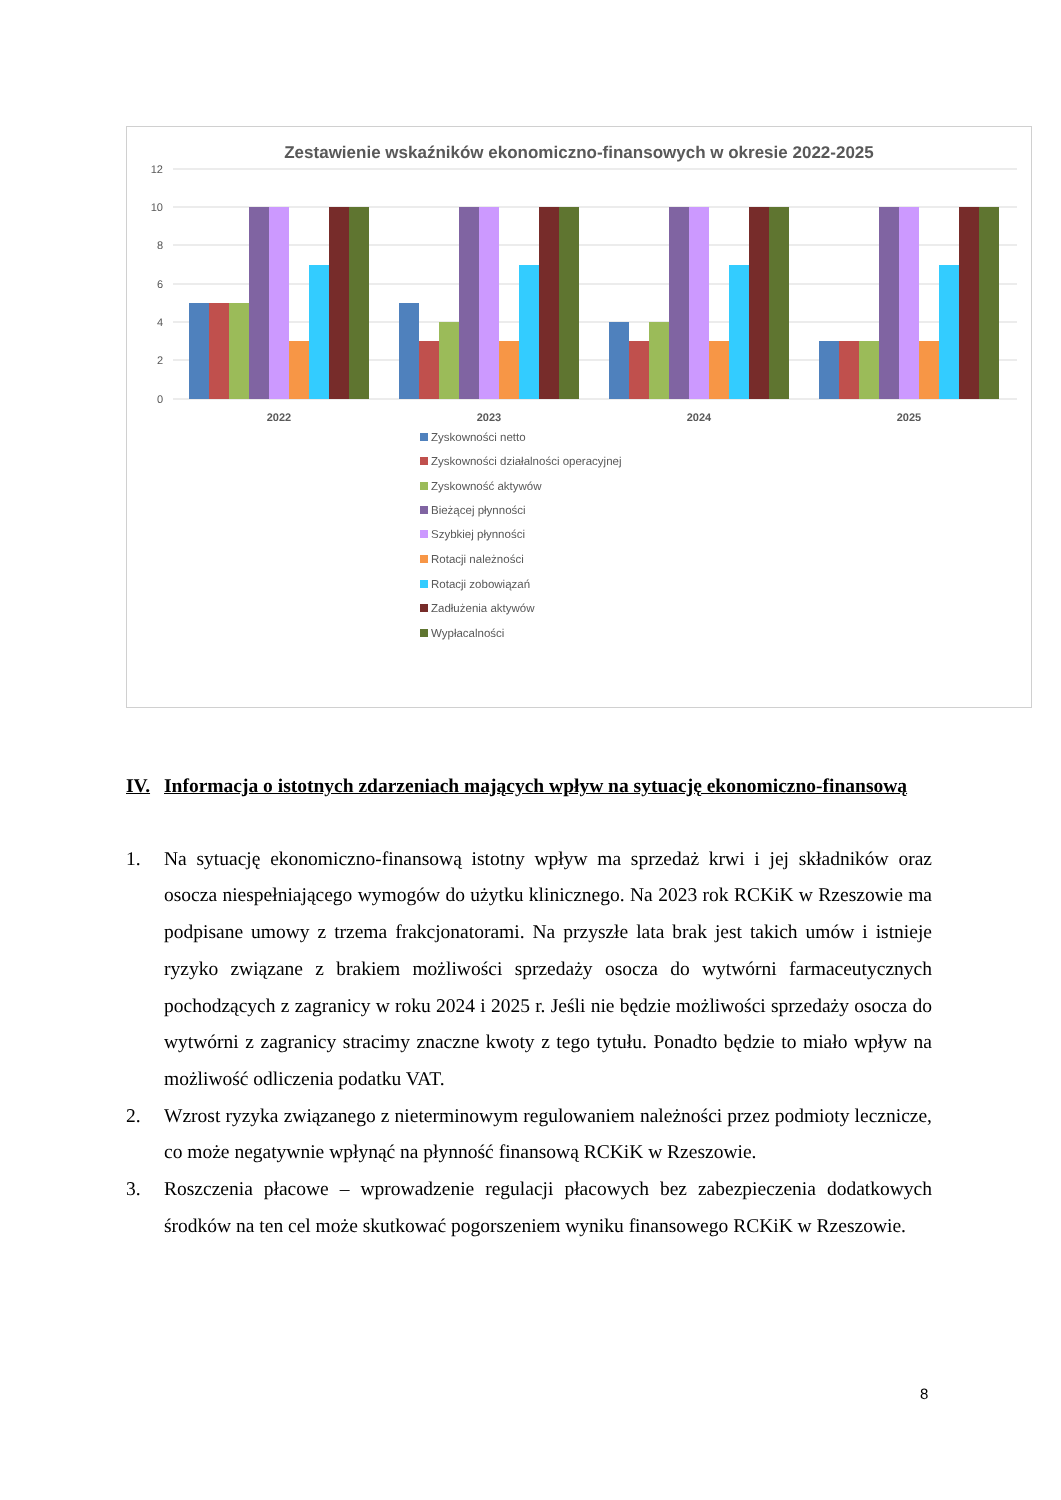Zestawienie wskaźników ekonomiczno-finansowych w okresie 2022-2025
12
10
8
6
4
2
0
2022
2023
2024
2025
Zyskowności netto
Zyskowności działalności operacyjnej
Zyskowność aktywów
Bieżącej płynności
Szybkiej płynności
Rotacji należności
Rotacji zobowiązań
Zadłużenia aktywów
Wypłacalności
IV. Informacja o istotnych zdarzeniach mających wpływ na sytuację ekonomiczno-finansową
1. Na sytuację ekonomiczno-finansową istotny wpływ ma sprzedaż krwi i jej składników oraz osocza niespełniającego wymogów do użytku klinicznego. Na 2023 rok RCKiK w Rzeszowie ma podpisane umowy z trzema frakcjonatorami. Na przyszłe lata brak jest takich umów i istnieje ryzyko związane z brakiem możliwości sprzedaży osocza do wytwórni farmaceutycznych pochodzących z zagranicy w roku 2024 i 2025 r. Jeśli nie będzie możliwości sprzedaży osocza do wytwórni z zagranicy stracimy znaczne kwoty z tego tytułu. Ponadto będzie to miało wpływ na możliwość odliczenia podatku VAT.
2. Wzrost ryzyka związanego z nieterminowym regulowaniem należności przez podmioty lecznicze, co może negatywnie wpłynąć na płynność finansową RCKiK w Rzeszowie.
3. Roszczenia płacowe – wprowadzenie regulacji płacowych bez zabezpieczenia dodatkowych środków na ten cel może skutkować pogorszeniem wyniku finansowego RCKiK w Rzeszowie.
8